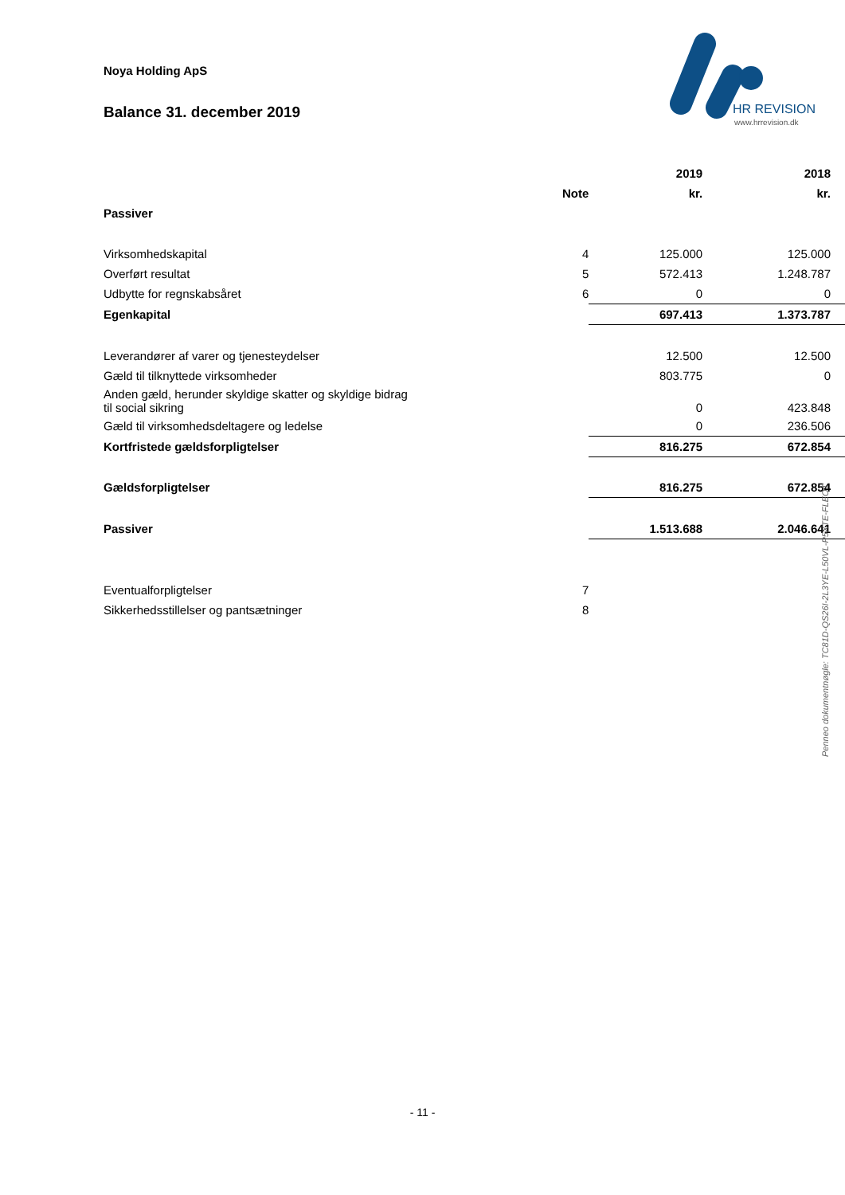Noya Holding ApS
Balance 31. december 2019
HR REVISION
www.hrrevision.dk
| | | 2019 | 2018 |
| --- | --- | --- | --- |
| | Note | kr. | kr. |
| Passiver | | | |
| Virksomhedskapital | 4 | 125.000 | 125.000 |
| Overført resultat | 5 | 572.413 | 1.248.787 |
| Udbytte for regnskabsåret | 6 | 0 | 0 |
| Egenkapital | | 697.413 | 1.373.787 |
| Leverandører af varer og tjenesteydelser | | 12.500 | 12.500 |
| Gæld til tilknyttede virksomheder | | 803.775 | 0 |
| Anden gæld, herunder skyldige skatter og skyldige bidrag til social sikring | | 0 | 423.848 |
| Gæld til virksomhedsdeltagere og ledelse | | 0 | 236.506 |
| Kortfristede gældsforpligtelser | | 816.275 | 672.854 |
| Gældsforpligtelser | | 816.275 | 672.854 |
| Passiver | | 1.513.688 | 2.046.641 |
| Eventualforpligtelser | 7 | | |
| Sikkerhedsstillelser og pantsætninger | 8 | | |
Penneo dokumentnøgle: TC81D-QS26I-2L3YE-L50VL-P5XTE-FLEOT
- 11 -